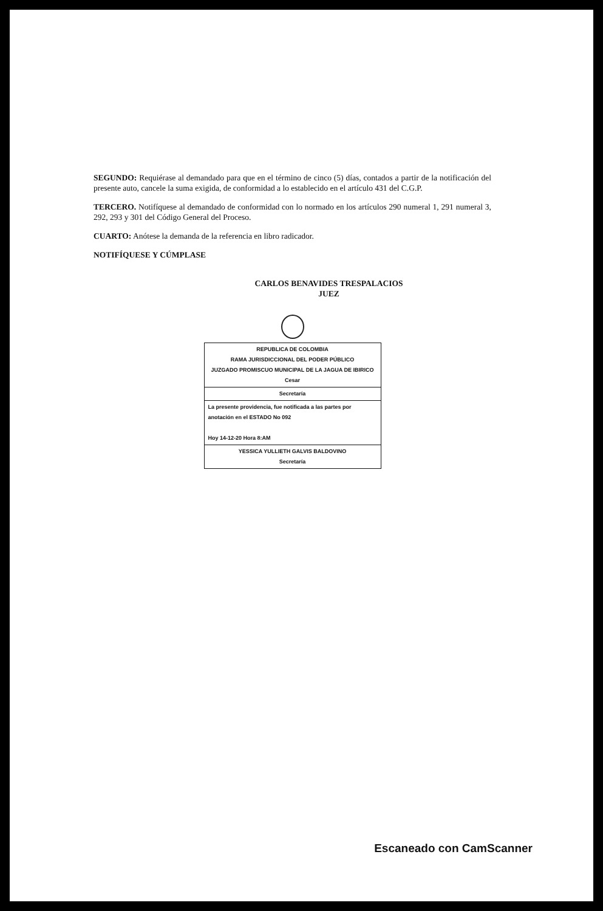SEGUNDO: Requiérase al demandado para que en el término de cinco (5) días, contados a partir de la notificación del presente auto, cancele la suma exigida, de conformidad a lo establecido en el artículo 431 del C.G.P.
TERCERO. Notifíquese al demandado de conformidad con lo normado en los artículos 290 numeral 1, 291 numeral 3, 292, 293 y 301 del Código General del Proceso.
CUARTO: Anótese la demanda de la referencia en libro radicador.
NOTIFÍQUESE Y CÚMPLASE
CARLOS BENAVIDES TRESPALACIOS
JUEZ
REPUBLICA DE COLOMBIA
RAMA JURISDICCIONAL DEL PODER PÚBLICO
JUZGADO PROMISCUO MUNICIPAL DE LA JAGUA DE IBIRICO
Cesar
Secretaría
La presente providencia, fue notificada a las partes por anotación en el ESTADO No 092
Hoy 14-12-20 Hora 8:AM
YESSICA YULLIETH GALVIS BALDOVINO
Secretaría
Escaneado con CamScanner